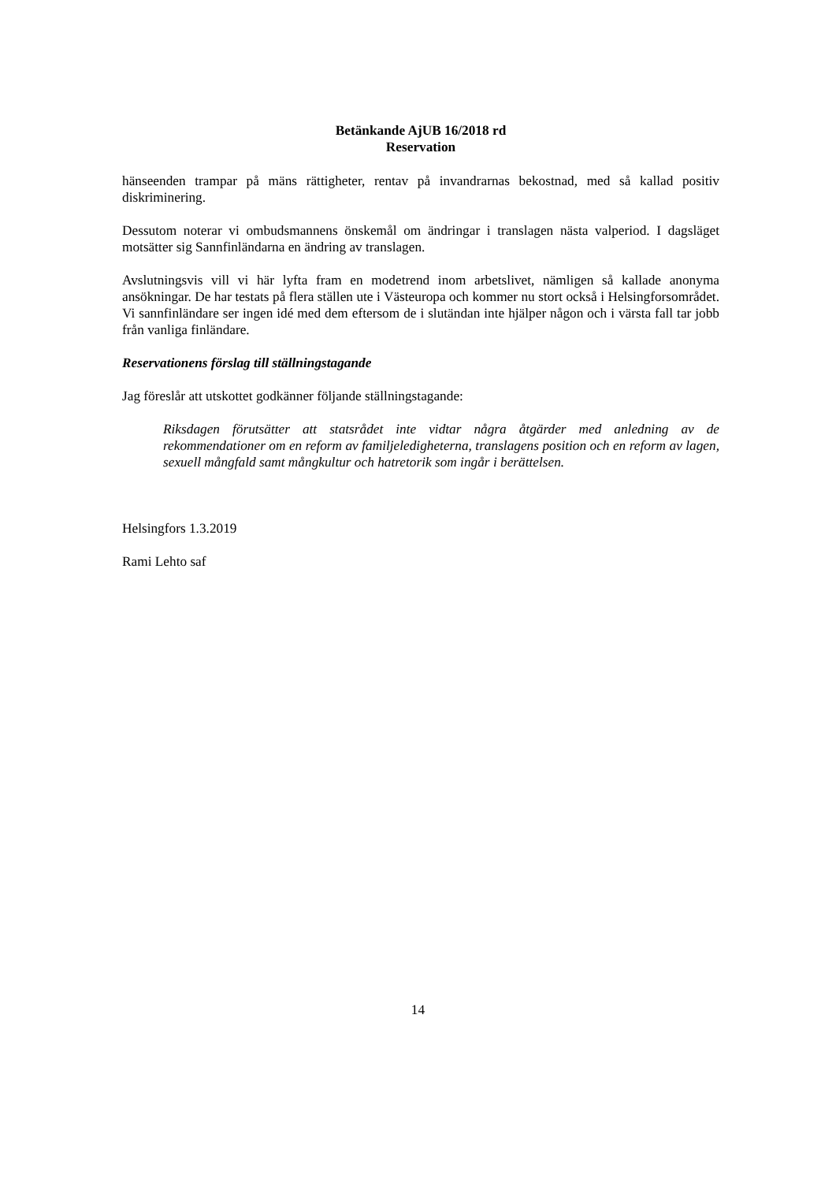Betänkande AjUB 16/2018 rd
Reservation
hänseenden trampar på mäns rättigheter, rentav på invandrarnas bekostnad, med så kallad positiv diskriminering.
Dessutom noterar vi ombudsmannens önskemål om ändringar i translagen nästa valperiod. I dagsläget motsätter sig Sannfinländarna en ändring av translagen.
Avslutningsvis vill vi här lyfta fram en modetrend inom arbetslivet, nämligen så kallade anonyma ansökningar. De har testats på flera ställen ute i Västeuropa och kommer nu stort också i Helsingforsområdet. Vi sannfinländare ser ingen idé med dem eftersom de i slutändan inte hjälper någon och i värsta fall tar jobb från vanliga finländare.
Reservationens förslag till ställningstagande
Jag föreslår att utskottet godkänner följande ställningstagande:
Riksdagen förutsätter att statsrådet inte vidtar några åtgärder med anledning av de rekommendationer om en reform av familjeledigheterna, translagens position och en reform av lagen, sexuell mångfald samt mångkultur och hatretorik som ingår i berättelsen.
Helsingfors 1.3.2019
Rami Lehto saf
14